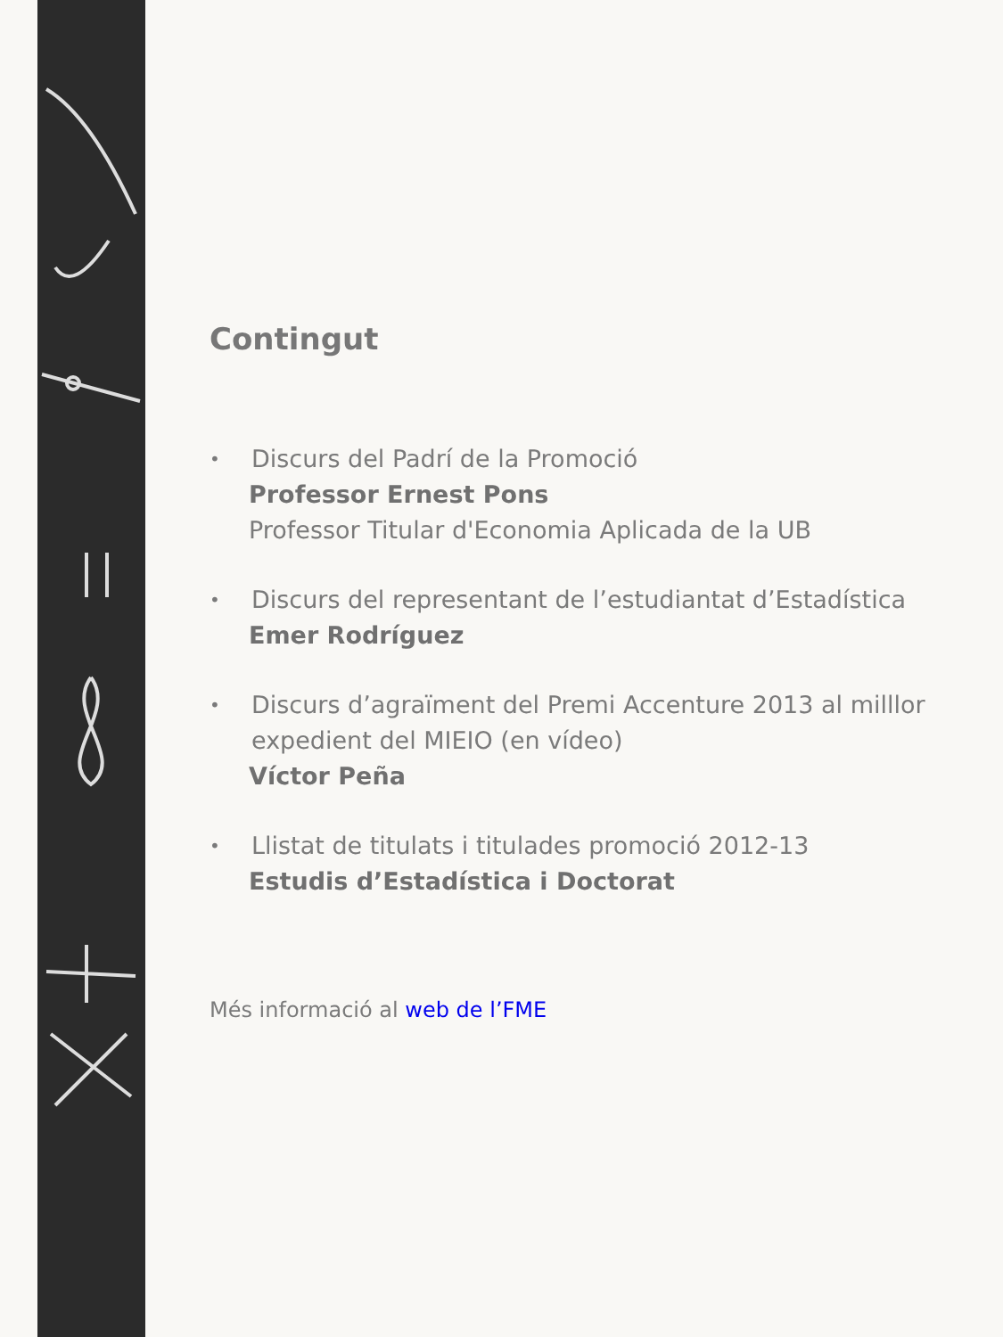Contingut
•
Discurs del Padrí de la Promoció
Professor Ernest Pons
Professor Titular d'Economia Aplicada de la UB
•
Discurs del representant de l’estudiantat d’Estadística
Emer Rodríguez
•
Discurs d’agraïment del Premi Accenture 2013 al milllor expedient del MIEIO (en vídeo)
Víctor Peña
•
Llistat de titulats i titulades promoció 2012-13
Estudis d’Estadística i Doctorat
Més informació al web de l’FME